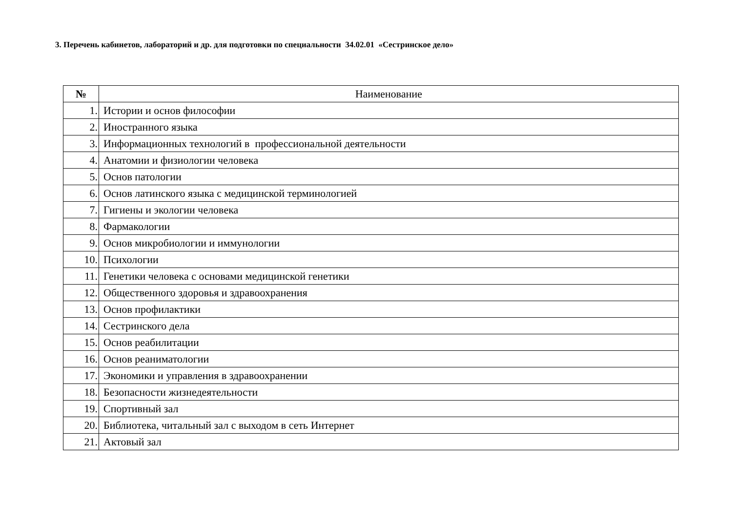3. Перечень кабинетов, лабораторий и др. для подготовки по специальности 34.02.01 «Сестринское дело»
| № | Наименование |
| --- | --- |
| 1. | Истории и основ философии |
| 2. | Иностранного языка |
| 3. | Информационных технологий в профессиональной деятельности |
| 4. | Анатомии и физиологии человека |
| 5. | Основ патологии |
| 6. | Основ латинского языка с медицинской терминологией |
| 7. | Гигиены и экологии человека |
| 8. | Фармакологии |
| 9. | Основ микробиологии и иммунологии |
| 10. | Психологии |
| 11. | Генетики человека с основами медицинской генетики |
| 12. | Общественного здоровья и здравоохранения |
| 13. | Основ профилактики |
| 14. | Сестринского дела |
| 15. | Основ реабилитации |
| 16. | Основ реаниматологии |
| 17. | Экономики и управления в здравоохранении |
| 18. | Безопасности жизнедеятельности |
| 19. | Спортивный зал |
| 20. | Библиотека, читальный зал с выходом в сеть Интернет |
| 21. | Актовый зал |